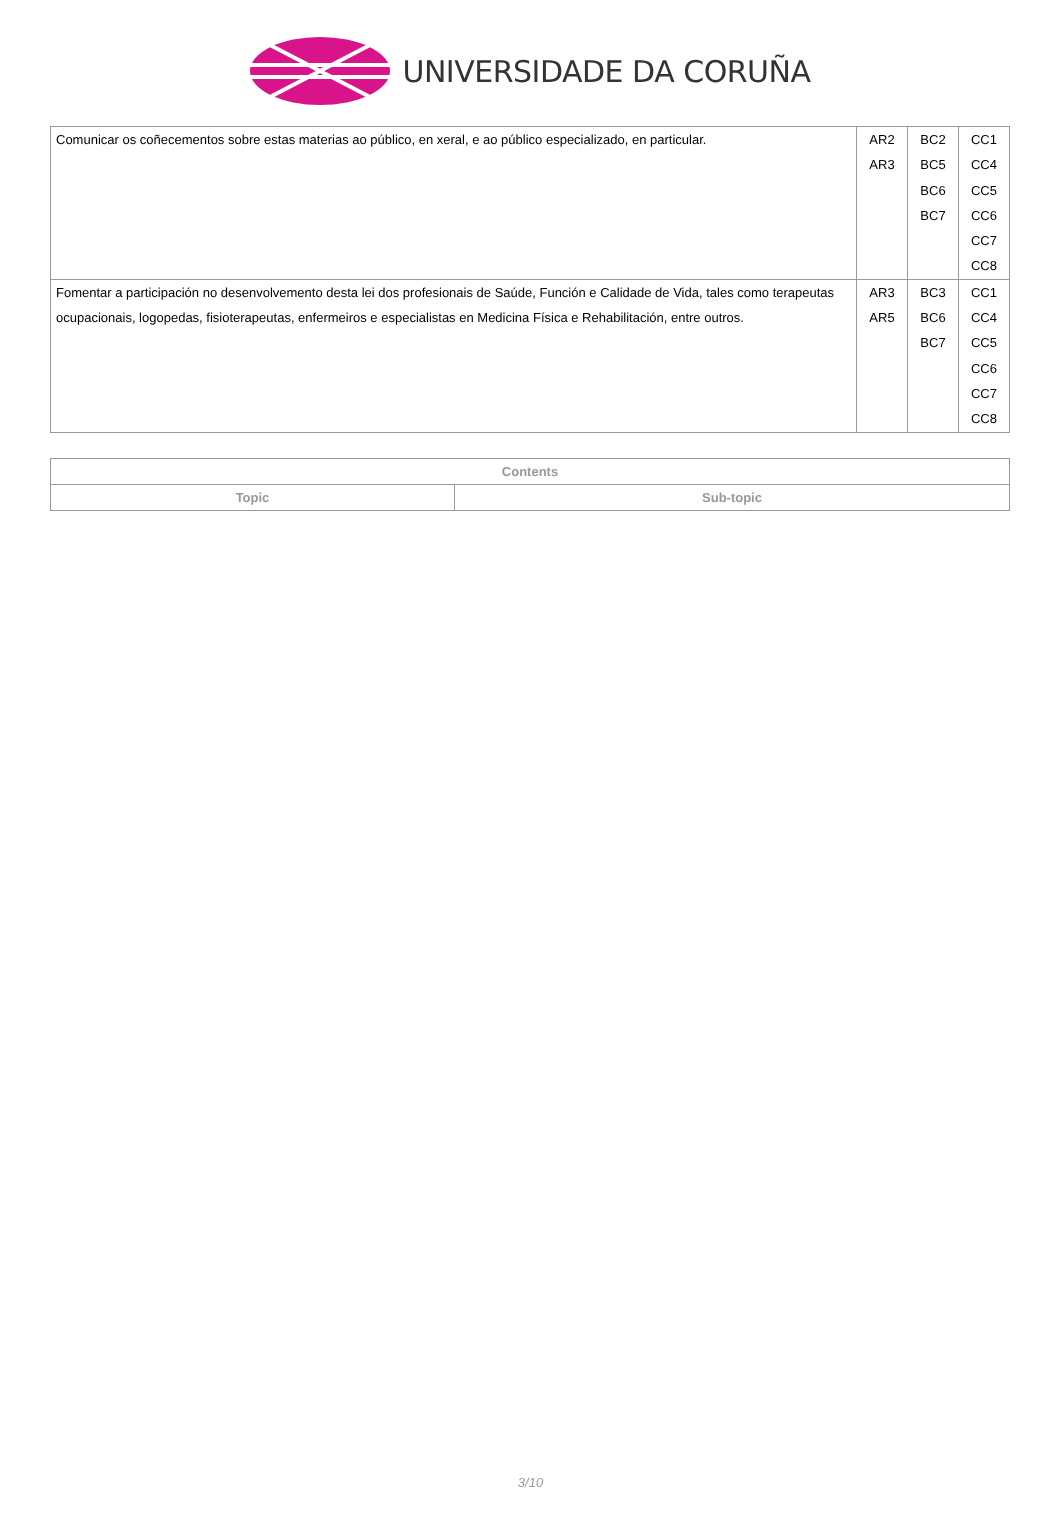UNIVERSIDADE DA CORUÑA
| Comunicar os coñecementos sobre estas materias ao público, en xeral, e ao público especializado, en particular. | AR2 AR3 | BC2 BC5 BC6 BC7 | CC1 CC4 CC5 CC6 CC7 CC8 |
| Fomentar a participación no desenvolvemento desta lei dos profesionais de Saúde, Función e Calidade de Vida, tales como terapeutas ocupacionais, logopedas, fisioterapeutas, enfermeiros e especialistas en Medicina Física e Rehabilitación, entre outros. | AR3 AR5 | BC3 BC6 BC7 | CC1 CC4 CC5 CC6 CC7 CC8 |
| Contents | |
| --- | --- |
| Topic | Sub-topic |
3/10